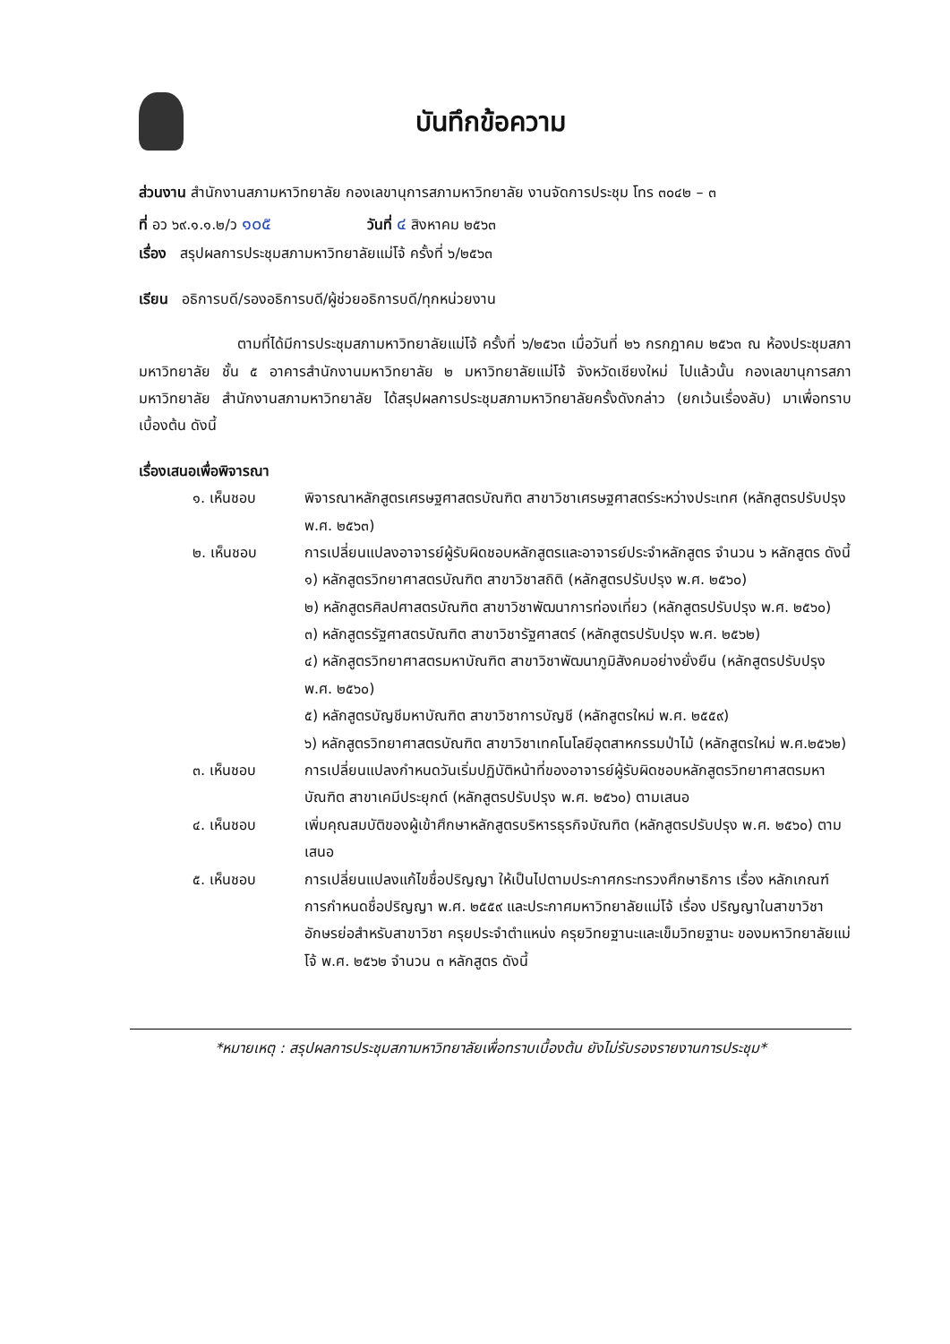บันทึกข้อความ
ส่วนงาน สำนักงานสภามหาวิทยาลัย กองเลขานุการสภามหาวิทยาลัย งานจัดการประชุม โทร ๓๐๔๒ – ๓
ที่ อว ๖๙.๑.๑.๒/ว ๑๐๕ วันที่ ๔ สิงหาคม ๒๕๖๓
เรื่อง สรุปผลการประชุมสภามหาวิทยาลัยแม่โจ้ ครั้งที่ ๖/๒๕๖๓
เรียน อธิการบดี/รองอธิการบดี/ผู้ช่วยอธิการบดี/ทุกหน่วยงาน
ตามที่ได้มีการประชุมสภามหาวิทยาลัยแม่โจ้ ครั้งที่ ๖/๒๕๖๓ เมื่อวันที่ ๒๖ กรกฎาคม ๒๕๖๓ ณ ห้องประชุมสภามหาวิทยาลัย ชั้น ๕ อาคารสำนักงานมหาวิทยาลัย ๒ มหาวิทยาลัยแม่โจ้ จังหวัดเชียงใหม่ ไปแล้วนั้น กองเลขานุการสภามหาวิทยาลัย สำนักงานสภามหาวิทยาลัย ได้สรุปผลการประชุมสภามหาวิทยาลัยครั้งดังกล่าว (ยกเว้นเรื่องลับ) มาเพื่อทราบเบื้องต้น ดังนี้
เรื่องเสนอเพื่อพิจารณา
๑. เห็นชอบ พิจารณาหลักสูตรเศรษฐศาสตรบัณฑิต สาขาวิชาเศรษฐศาสตร์ระหว่างประเทศ (หลักสูตรปรับปรุง พ.ศ. ๒๕๖๓)
๒. เห็นชอบ การเปลี่ยนแปลงอาจารย์ผู้รับผิดชอบหลักสูตรและอาจารย์ประจำหลักสูตร จำนวน ๖ หลักสูตร ดังนี้
๑) หลักสูตรวิทยาศาสตรบัณฑิต สาขาวิชาสถิติ (หลักสูตรปรับปรุง พ.ศ. ๒๕๖๐)
๒) หลักสูตรศิลปศาสตรบัณฑิต สาขาวิชาพัฒนาการท่องเที่ยว (หลักสูตรปรับปรุง พ.ศ. ๒๕๖๐)
๓) หลักสูตรรัฐศาสตรบัณฑิต สาขาวิชารัฐศาสตร์ (หลักสูตรปรับปรุง พ.ศ. ๒๕๖๒)
๔) หลักสูตรวิทยาศาสตรมหาบัณฑิต สาขาวิชาพัฒนาภูมิสังคมอย่างยั่งยืน (หลักสูตรปรับปรุง พ.ศ. ๒๕๖๐)
๕) หลักสูตรบัญชีมหาบัณฑิต สาขาวิชาการบัญชี (หลักสูตรใหม่ พ.ศ. ๒๕๕๙)
๖) หลักสูตรวิทยาศาสตรบัณฑิต สาขาวิชาเทคโนโลยีอุตสาหกรรมป่าไม้ (หลักสูตรใหม่ พ.ศ.๒๕๖๒)
๓. เห็นชอบ การเปลี่ยนแปลงกำหนดวันเริ่มปฏิบัติหน้าที่ของอาจารย์ผู้รับผิดชอบหลักสูตรวิทยาศาสตรมหาบัณฑิต สาขาเคมีประยุกต์ (หลักสูตรปรับปรุง พ.ศ. ๒๕๖๐) ตามเสนอ
๔. เห็นชอบ เพิ่มคุณสมบัติของผู้เข้าศึกษาหลักสูตรบริหารธุรกิจบัณฑิต (หลักสูตรปรับปรุง พ.ศ. ๒๕๖๐) ตามเสนอ
๕. เห็นชอบ การเปลี่ยนแปลงแก้ไขชื่อปริญญา ให้เป็นไปตามประกาศกระทรวงศึกษาธิการ เรื่อง หลักเกณฑ์การกำหนดชื่อปริญญา พ.ศ. ๒๕๕๙ และประกาศมหาวิทยาลัยแม่โจ้ เรื่อง ปริญญาในสาขาวิชา อักษรย่อสำหรับสาขาวิชา ครุยประจำตำแหน่ง ครุยวิทยฐานะและเข็มวิทยฐานะ ของมหาวิทยาลัยแม่โจ้ พ.ศ. ๒๕๖๒ จำนวน ๓ หลักสูตร ดังนี้
*หมายเหตุ : สรุปผลการประชุมสภามหาวิทยาลัยเพื่อทราบเบื้องต้น ยังไม่รับรองรายงานการประชุม*